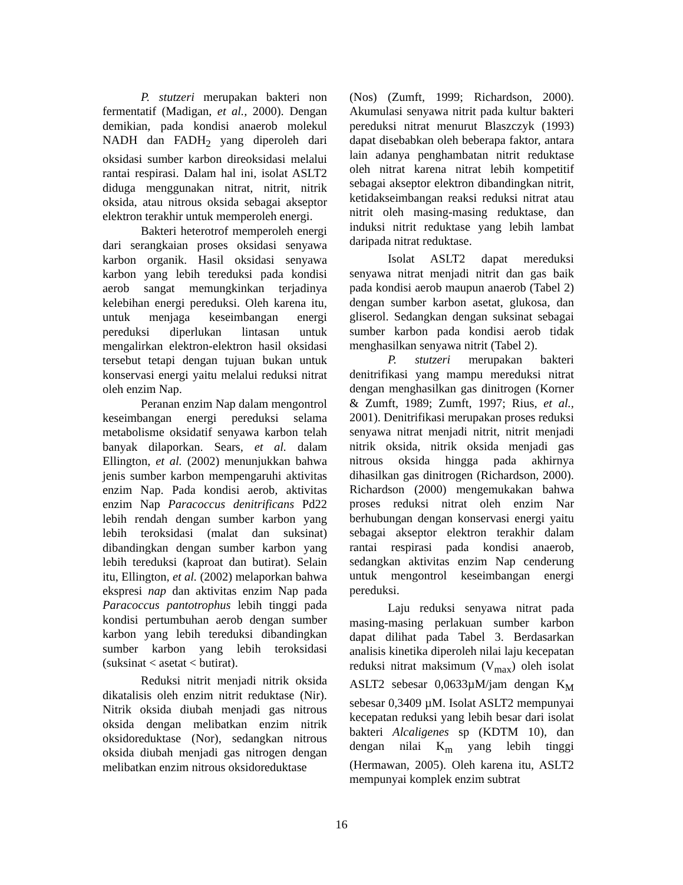P. stutzeri merupakan bakteri non fermentatif (Madigan, et al., 2000). Dengan demikian, pada kondisi anaerob molekul NADH dan FADH<sub>2</sub> yang diperoleh dari oksidasi sumber karbon direoksidasi melalui rantai respirasi. Dalam hal ini, isolat ASLT2 diduga menggunakan nitrat, nitrit, nitrik oksida, atau nitrous oksida sebagai akseptor elektron terakhir untuk memperoleh energi.
Bakteri heterotrof memperoleh energi dari serangkaian proses oksidasi senyawa karbon organik. Hasil oksidasi senyawa karbon yang lebih tereduksi pada kondisi aerob sangat memungkinkan terjadinya kelebihan energi pereduksi. Oleh karena itu, untuk menjaga keseimbangan energi pereduksi diperlukan lintasan untuk mengalirkan elektron-elektron hasil oksidasi tersebut tetapi dengan tujuan bukan untuk konservasi energi yaitu melalui reduksi nitrat oleh enzim Nap.
Peranan enzim Nap dalam mengontrol keseimbangan energi pereduksi selama metabolisme oksidatif senyawa karbon telah banyak dilaporkan. Sears, et al. dalam Ellington, et al. (2002) menunjukkan bahwa jenis sumber karbon mempengaruhi aktivitas enzim Nap. Pada kondisi aerob, aktivitas enzim Nap Paracoccus denitrificans Pd22 lebih rendah dengan sumber karbon yang lebih teroksidasi (malat dan suksinat) dibandingkan dengan sumber karbon yang lebih tereduksi (kaproat dan butirat). Selain itu, Ellington, et al. (2002) melaporkan bahwa ekspresi nap dan aktivitas enzim Nap pada Paracoccus pantotrophus lebih tinggi pada kondisi pertumbuhan aerob dengan sumber karbon yang lebih tereduksi dibandingkan sumber karbon yang lebih teroksidasi (suksinat < asetat < butirat).
Reduksi nitrit menjadi nitrik oksida dikatalisis oleh enzim nitrit reduktase (Nir). Nitrik oksida diubah menjadi gas nitrous oksida dengan melibatkan enzim nitrik oksidoreduktase (Nor), sedangkan nitrous oksida diubah menjadi gas nitrogen dengan melibatkan enzim nitrous oksidoreduktase
(Nos) (Zumft, 1999; Richardson, 2000). Akumulasi senyawa nitrit pada kultur bakteri pereduksi nitrat menurut Blaszczyk (1993) dapat disebabkan oleh beberapa faktor, antara lain adanya penghambatan nitrit reduktase oleh nitrat karena nitrat lebih kompetitif sebagai akseptor elektron dibandingkan nitrit, ketidakseimbangan reaksi reduksi nitrat atau nitrit oleh masing-masing reduktase, dan induksi nitrit reduktase yang lebih lambat daripada nitrat reduktase.
Isolat ASLT2 dapat mereduksi senyawa nitrat menjadi nitrit dan gas baik pada kondisi aerob maupun anaerob (Tabel 2) dengan sumber karbon asetat, glukosa, dan gliserol. Sedangkan dengan suksinat sebagai sumber karbon pada kondisi aerob tidak menghasilkan senyawa nitrit (Tabel 2).
P. stutzeri merupakan bakteri denitrifikasi yang mampu mereduksi nitrat dengan menghasilkan gas dinitrogen (Korner & Zumft, 1989; Zumft, 1997; Rius, et al., 2001). Denitrifikasi merupakan proses reduksi senyawa nitrat menjadi nitrit, nitrit menjadi nitrik oksida, nitrik oksida menjadi gas nitrous oksida hingga pada akhirnya dihasilkan gas dinitrogen (Richardson, 2000). Richardson (2000) mengemukakan bahwa proses reduksi nitrat oleh enzim Nar berhubungan dengan konservasi energi yaitu sebagai akseptor elektron terakhir dalam rantai respirasi pada kondisi anaerob, sedangkan aktivitas enzim Nap cenderung untuk mengontrol keseimbangan energi pereduksi.
Laju reduksi senyawa nitrat pada masing-masing perlakuan sumber karbon dapat dilihat pada Tabel 3. Berdasarkan analisis kinetika diperoleh nilai laju kecepatan reduksi nitrat maksimum (V<sub>max</sub>) oleh isolat ASLT2 sebesar 0,0633µM/jam dengan K<sub>M</sub> sebesar 0,3409 µM. Isolat ASLT2 mempunyai kecepatan reduksi yang lebih besar dari isolat bakteri Alcaligenes sp (KDTM 10), dan dengan nilai K<sub>m</sub> yang lebih tinggi (Hermawan, 2005). Oleh karena itu, ASLT2 mempunyai komplek enzim subtrat
16